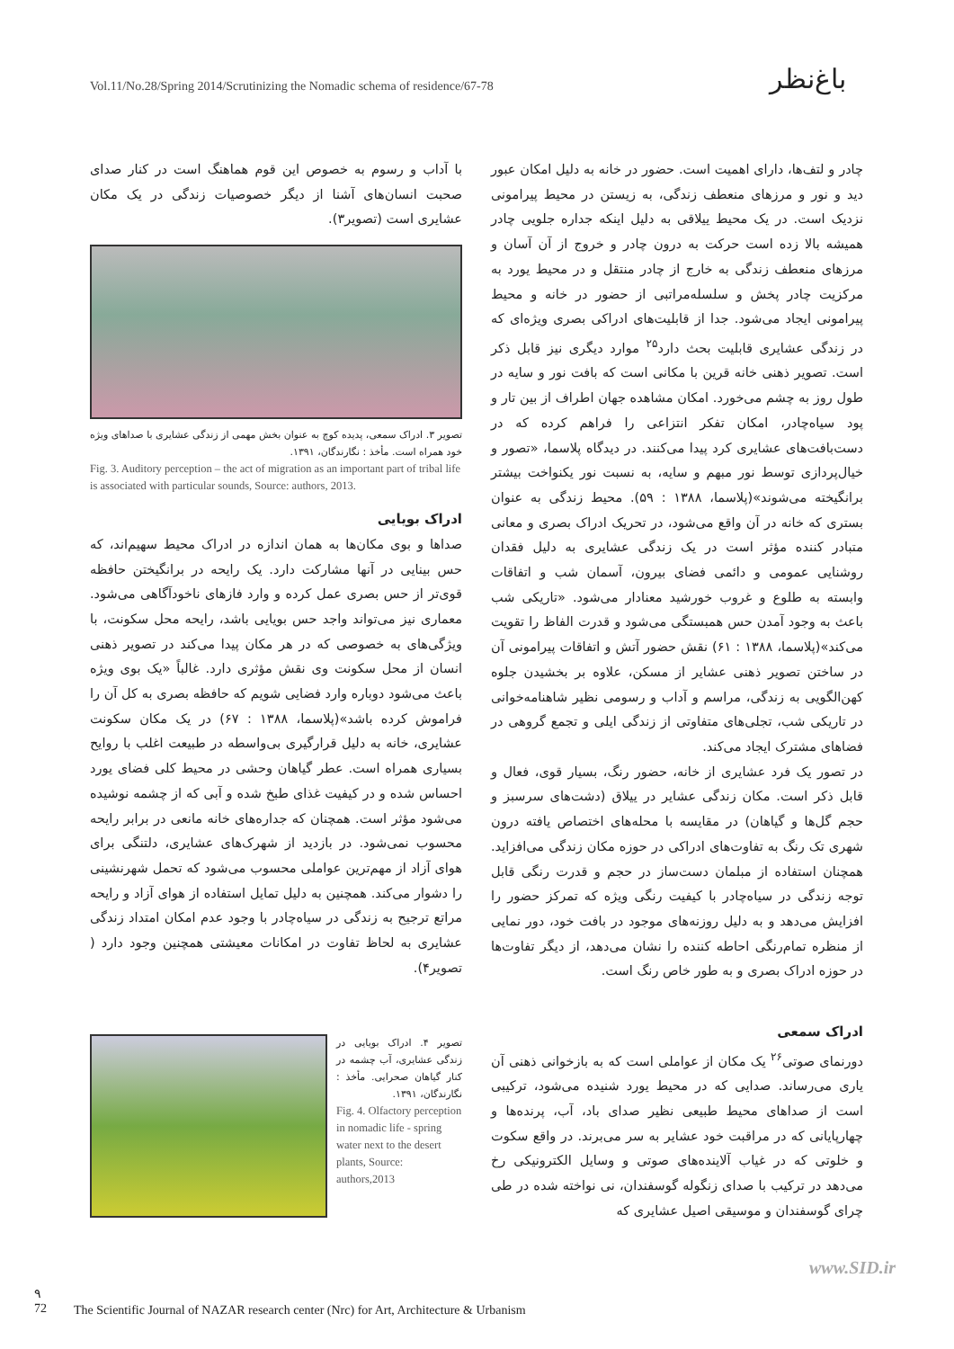Vol.11/No.28/Spring 2014/Scrutinizing the Nomadic schema of residence/67-78
باغ‌نظر
چادر و لتف‌ها، دارای اهمیت است. حضور در خانه به دلیل امکان عبور دید و نور و مرزهای منعطف زندگی، به زیستن در محیط پیرامونی نزدیک است. در یک محیط ییلاقی به دلیل اینکه جداره جلویی چادر همیشه بالا زده است حرکت به درون چادر و خروج از آن آسان و مرزهای منعطف زندگی به خارج از چادر منتقل و در محیط یورد به مرکزیت چادر پخش و سلسله‌مراتبی از حضور در خانه و محیط پیرامونی ایجاد می‌شود. جدا از قابلیت‌های ادراکی بصری ویژه‌ای که در زندگی عشایری قابلیت بحث دارد<sup>۲۵</sup> موارد دیگری نیز قابل ذکر است. تصویر ذهنی خانه قرین با مکانی است که بافت نور و سایه در طول روز به چشم می‌خورد. امکان مشاهده جهان اطراف از بین تار و پود سیاه‌چادر، امکان تفکر انتزاعی را فراهم کرده که در دست‌بافت‌های عشایری کرد پیدا می‌کنند. در دیدگاه پلاسما، «تصور و خیال‌پردازی توسط نور مبهم و سایه، به نسبت نور یکنواخت بیشتر برانگیخته می‌شوند»(پلاسما، ۱۳۸۸ : ۵۹). محیط زندگی به عنوان بستری که خانه در آن واقع می‌شود، در تحریک ادراک بصری و معانی متبادر کننده مؤثر است در یک زندگی عشایری به دلیل فقدان روشنایی عمومی و دائمی فضای بیرون، آسمان شب و اتفاقات وابسته به طلوع و غروب خورشید معنادار می‌شود. «تاریکی شب باعث به وجود آمدن حس همبستگی می‌شود و قدرت الفاظ را تقویت می‌کند»(پلاسما، ۱۳۸۸ : ۶۱) نقش حضور آتش و اتفاقات پیرامونی آن در ساختن تصویر ذهنی عشایر از مسکن، علاوه بر بخشیدن جلوه کهن‌الگویی به زندگی، مراسم و آداب و رسومی نظیر شاهنامه‌خوانی در تاریکی شب، تجلی‌های متفاوتی از زندگی ایلی و تجمع گروهی در فضاهای مشترک ایجاد می‌کند.
در تصور یک فرد عشایری از خانه، حضور رنگ، بسیار قوی، فعال و قابل ذکر است. مکان زندگی عشایر در ییلاق (دشت‌های سرسبز و حجم گل‌ها و گیاهان) در مقایسه با محله‌های اختصاص یافته درون شهری تک رنگ به تفاوت‌های ادراکی در حوزه مکان زندگی می‌افزاید. همچنان استفاده از مبلمان دست‌ساز در حجم و قدرت رنگی قابل توجه زندگی در سیاه‌چادر با کیفیت رنگی ویژه که تمرکز حضور را افزایش می‌دهد و به دلیل روزنه‌های موجود در بافت خود، دور نمایی از منظره تمام‌رنگی احاطه کننده را نشان می‌دهد، از دیگر تفاوت‌ها در حوزه ادراک بصری و به طور خاص رنگ است.
ادراک سمعی
دورنمای صوتی<sup>۲۶</sup> یک مکان از عواملی است که به بازخوانی ذهنی آن یاری می‌رساند. صدایی که در محیط یورد شنیده می‌شود، ترکیبی است از صداهای محیط طبیعی نظیر صدای باد، آب، پرنده‌ها و چهارپایانی که در مراقبت خود عشایر به سر می‌برند. در واقع سکوت و خلوتی که در غیاب آلاینده‌های صوتی و وسایل الکترونیکی رخ می‌دهد در ترکیب با صدای زنگوله گوسفندان، نی نواخته شده در طی چرای گوسفندان و موسیقی اصیل عشایری که
با آداب و رسوم به خصوص این قوم هماهنگ است در کنار صدای صحبت انسان‌های آشنا از دیگر خصوصیات زندگی در یک مکان عشایری است (تصویر۳).
تصویر ۳. ادراک سمعی، پدیده کوچ به عنوان بخش مهمی از زندگی عشایری با صداهای ویژه خود همراه است. مأخذ : نگارندگان، ۱۳۹۱.
Fig. 3. Auditory perception – the act of migration as an important part of tribal life is associated with particular sounds, Source: authors, 2013.
ادراک بویایی
صداها و بوی مکان‌ها به همان اندازه در ادراک محیط سهیم‌اند، که حس بینایی در آنها مشارکت دارد. یک رایحه در برانگیختن حافظه قوی‌تر از حس بصری عمل کرده و وارد فازهای ناخودآگاهی می‌شود. معماری نیز می‌تواند واجد حس بویایی باشد، رایحه محل سکونت، با ویژگی‌های به خصوصی که در هر مکان پیدا می‌کند در تصویر ذهنی انسان از محل سکونت وی نقش مؤثری دارد. غالباً «یک بوی ویژه باعث می‌شود دوباره وارد فضایی شویم که حافظه بصری به کل آن را فراموش کرده باشد»(پلاسما، ۱۳۸۸ : ۶۷) در یک مکان سکونت عشایری، خانه به دلیل قرارگیری بی‌واسطه در طبیعت اغلب با روایح بسیاری همراه است. عطر گیاهان وحشی در محیط کلی فضای یورد احساس شده و در کیفیت غذای طبخ شده و آبی که از چشمه نوشیده می‌شود مؤثر است. همچنان که جداره‌های خانه مانعی در برابر رایحه محسوب نمی‌شود. در بازدید از شهرک‌های عشایری، دلتنگی برای هوای آزاد از مهم‌ترین عواملی محسوب می‌شود که تحمل شهرنشینی را دشوار می‌کند. همچنین به دلیل تمایل استفاده از هوای آزاد و رایحه مراتع ترجیح به زندگی در سیاه‌چادر با وجود عدم امکان امتداد زندگی عشایری به لحاظ تفاوت در امکانات معیشتی همچنین وجود دارد ( تصویر۴).
تصویر ۴. ادراک بویایی در زندگی عشایری، آب چشمه در کنار گیاهان صحرایی. مأخذ : نگارندگان، ۱۳۹۱.
Fig. 4. Olfactory perception in nomadic life - spring water next to the desert plants, Source: authors,2013
www.SID.ir
۹
72 The Scientific Journal of NAZAR research center (Nrc) for Art, Architecture & Urbanism